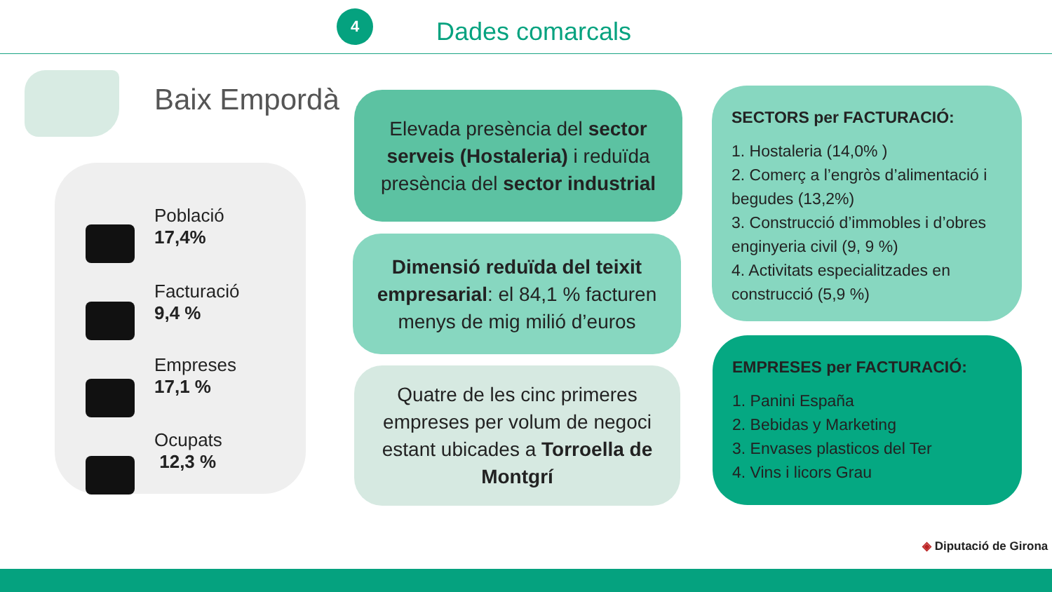4
Dades comarcals
Baix Empordà
Població
17,4%
Facturació
9,4 %
Empreses
17,1 %
Ocupats
12,3 %
Elevada presència del sector serveis (Hostaleria) i reduïda presència del sector industrial
Dimensió reduïda del teixit empresarial: el 84,1 % facturen menys de mig milió d’euros
Quatre de les cinc primeres empreses per volum de negoci estant ubicades a Torroella de Montgrí
SECTORS per FACTURACIÓ:
1. Hostaleria (14,0% )
2. Comerç a l’engròs d’alimentació i begudes (13,2%)
3. Construcció d’immobles i d’obres enginyeria civil (9, 9 %)
4. Activitats especialitzades en construcció (5,9 %)
EMPRESES per FACTURACIÓ:
1. Panini España
2. Bebidas y Marketing
3. Envases plasticos del Ter
4. Vins i licors Grau
◈ Diputació de Girona